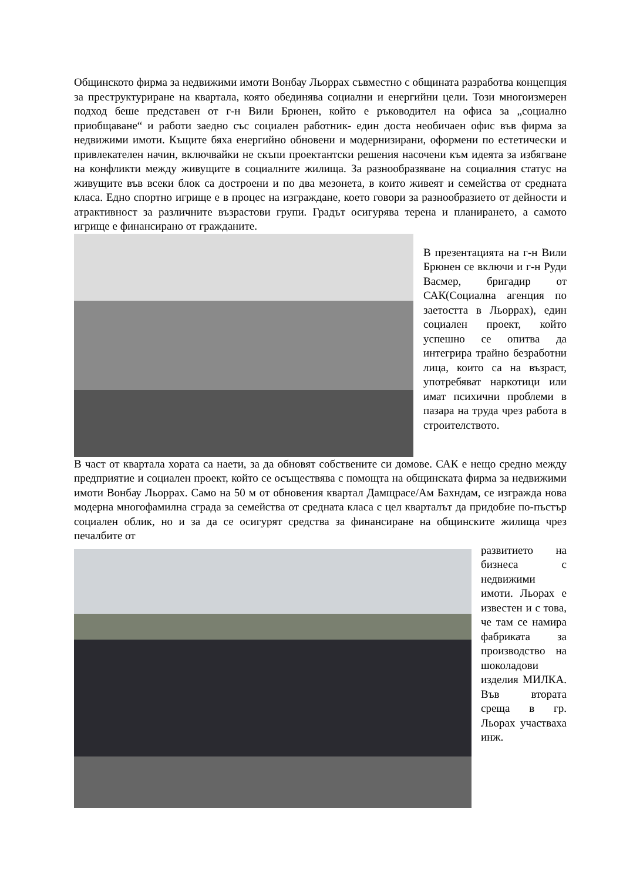Общинското фирма за недвижими имоти Вонбау Льоррах съвместно с общината разработва концепция за преструктуриране на квартала, която обединява социални и енергийни цели. Този многоизмерен подход беше представен от г-н Вили Брюнен, който е ръководител на офиса за „социално приобщаване“ и работи заедно със социален работник- един доста необичаен офис във фирма за недвижими имоти. Къщите бяха енергийно обновени и модернизирани, оформени по естетически и привлекателен начин, включвайки не скъпи проектантски решения насочени към идеята за избягване на конфликти между живущите в социалните жилища. За разнообразяване на социалния статус на живущите във всеки блок са достроени и по два мезонета, в които живеят и семейства от средната класа. Едно спортно игрище е в процес на изграждане, което говори за разнообразието от дейности и атрактивност за различните възрастови групи. Градът осигурява терена и планирането, а самото игрище е финансирано от гражданите.
В презентацията на г-н Вили Брюнен се включи и г-н Руди Васмер, бригадир от САК(Социална агенция по заетостта в Льоррах), един социален проект, който успешно се опитва да интегрира трайно безработни лица, които са на възраст, употребяват наркотици или имат психични проблеми в пазара на труда чрез работа в строителството.
В част от квартала хората са наети, за да обновят собствените си домове. САК е нещо средно между предприятие и социален проект, който се осъществява с помощта на общинската фирма за недвижими имоти Вонбау Льоррах. Само на 50 м от обновения квартал Дамщрасе/Ам Бахндам, се изгражда нова модерна многофамилна сграда за семейства от средната класа с цел кварталът да придобие по-пъстър социален облик, но и за да се осигурят средства за финансиране на общинските жилища чрез печалбите от
развитието на бизнеса с недвижими имоти. Льорах е известен и с това, че там се намира фабриката за производство на шоколадови изделия МИЛКА. Във втората среща в гр. Льорах участваха инж.